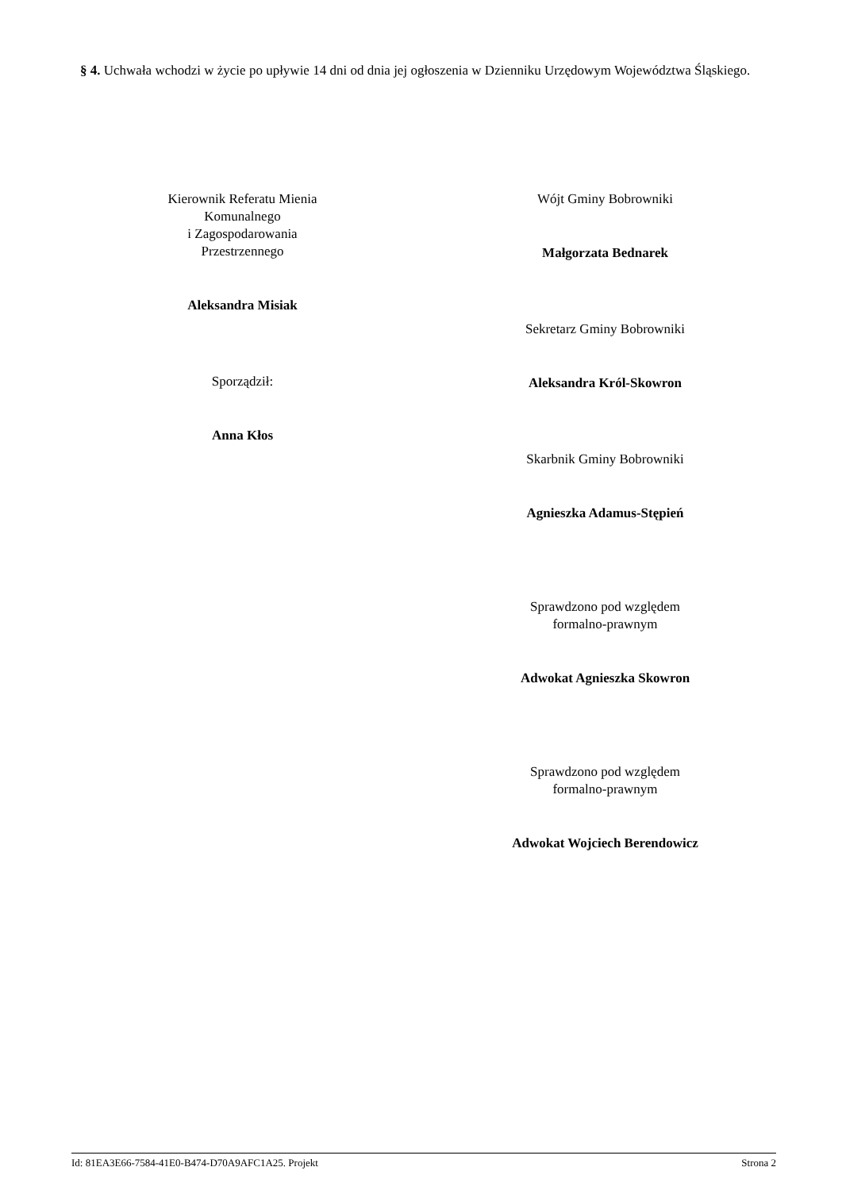§ 4. Uchwała wchodzi w życie po upływie 14 dni od dnia jej ogłoszenia w Dzienniku Urzędowym Województwa Śląskiego.
Kierownik Referatu Mienia
Komunalnego
i Zagospodarowania
Przestrzennego
Aleksandra Misiak
Sporządził:
Anna Kłos
Wójt Gminy Bobrowniki
Małgorzata Bednarek
Sekretarz Gminy Bobrowniki
Aleksandra Król-Skowron
Skarbnik Gminy Bobrowniki
Agnieszka Adamus-Stępień
Sprawdzono pod względem
formalno-prawnym
Adwokat Agnieszka Skowron
Sprawdzono pod względem
formalno-prawnym
Adwokat Wojciech Berendowicz
Id: 81EA3E66-7584-41E0-B474-D70A9AFC1A25. Projekt Strona 2